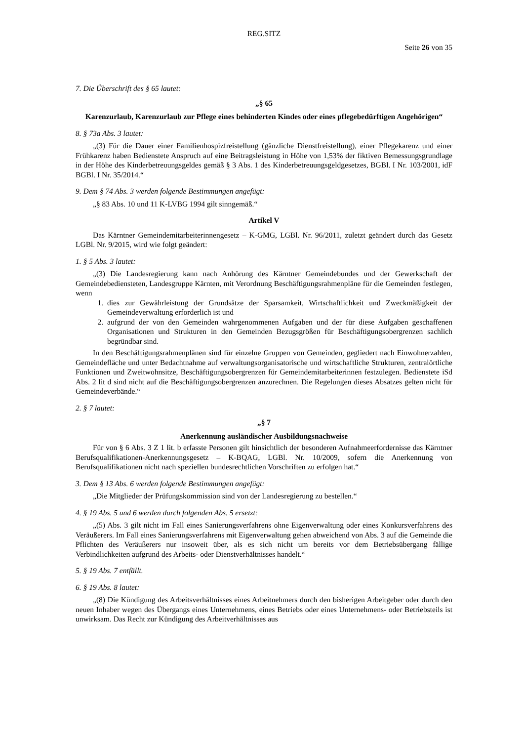REG.SITZ
Seite 26 von 35
7. Die Überschrift des § 65 lautet:
„§ 65
Karenzurlaub, Karenzurlaub zur Pflege eines behinderten Kindes oder eines pflegebedürftigen Angehörigen“
8. § 73a Abs. 3 lautet:
„(3) Für die Dauer einer Familienhospizfreistellung (gänzliche Dienstfreistellung), einer Pflegekarenz und einer Frühkarenz haben Bedienstete Anspruch auf eine Beitragsleistung in Höhe von 1,53% der fiktiven Bemessungsgrundlage in der Höhe des Kinderbetreuungsgeldes gemäß § 3 Abs. 1 des Kinderbetreuungsgeldgesetzes, BGBl. I Nr. 103/2001, idF BGBl. I Nr. 35/2014.“
9. Dem § 74 Abs. 3 werden folgende Bestimmungen angefügt:
„§ 83 Abs. 10 und 11 K-LVBG 1994 gilt sinngemäß.“
Artikel V
Das Kärntner Gemeindemitarbeiterinnengesetz – K-GMG, LGBl. Nr. 96/2011, zuletzt geändert durch das Gesetz LGBl. Nr. 9/2015, wird wie folgt geändert:
1. § 5 Abs. 3 lautet:
„(3) Die Landesregierung kann nach Anhörung des Kärntner Gemeindebundes und der Gewerkschaft der Gemeindebediensteten, Landesgruppe Kärnten, mit Verordnung Beschäftigungsrahmenpläne für die Gemeinden festlegen, wenn
1. dies zur Gewährleistung der Grundsätze der Sparsamkeit, Wirtschaftlichkeit und Zweckmäßigkeit der Gemeindeverwaltung erforderlich ist und
2. aufgrund der von den Gemeinden wahrgenommenen Aufgaben und der für diese Aufgaben geschaffenen Organisationen und Strukturen in den Gemeinden Bezugsgrößen für Beschäftigungsobergrenzen sachlich begründbar sind.
In den Beschäftigungsrahmenplänen sind für einzelne Gruppen von Gemeinden, gegliedert nach Einwohnerzahlen, Gemeindefläche und unter Bedachtnahme auf verwaltungsorganisatorische und wirtschaftliche Strukturen, zentralörtliche Funktionen und Zweitwohnsitze, Beschäftigungsobergrenzen für Gemeindemitarbeiterinnen festzulegen. Bedienstete iSd Abs. 2 lit d sind nicht auf die Beschäftigungsobergrenzen anzurechnen. Die Regelungen dieses Absatzes gelten nicht für Gemeindeverbände.“
2. § 7 lautet:
„§ 7
Anerkennung ausländischer Ausbildungsnachweise
Für von § 6 Abs. 3 Z 1 lit. b erfasste Personen gilt hinsichtlich der besonderen Aufnahmeerfordernisse das Kärntner Berufsqualifikationen-Anerkennungsgesetz – K-BQAG, LGBl. Nr. 10/2009, sofern die Anerkennung von Berufsqualifikationen nicht nach speziellen bundesrechtlichen Vorschriften zu erfolgen hat.“
3. Dem § 13 Abs. 6 werden folgende Bestimmungen angefügt:
„Die Mitglieder der Prüfungskommission sind von der Landesregierung zu bestellen.“
4. § 19 Abs. 5 und 6 werden durch folgenden Abs. 5 ersetzt:
„(5) Abs. 3 gilt nicht im Fall eines Sanierungsverfahrens ohne Eigenverwaltung oder eines Konkursverfahrens des Veräußerers. Im Fall eines Sanierungsverfahrens mit Eigenverwaltung gehen abweichend von Abs. 3 auf die Gemeinde die Pflichten des Veräußerers nur insoweit über, als es sich nicht um bereits vor dem Betriebsübergang fällige Verbindlichkeiten aufgrund des Arbeits- oder Dienstverhältnisses handelt.“
5. § 19 Abs. 7 entfällt.
6. § 19 Abs. 8 lautet:
„(8) Die Kündigung des Arbeitsverhältnisses eines Arbeitnehmers durch den bisherigen Arbeitgeber oder durch den neuen Inhaber wegen des Übergangs eines Unternehmens, eines Betriebs oder eines Unternehmens- oder Betriebsteils ist unwirksam. Das Recht zur Kündigung des Arbeitverhältnisses aus